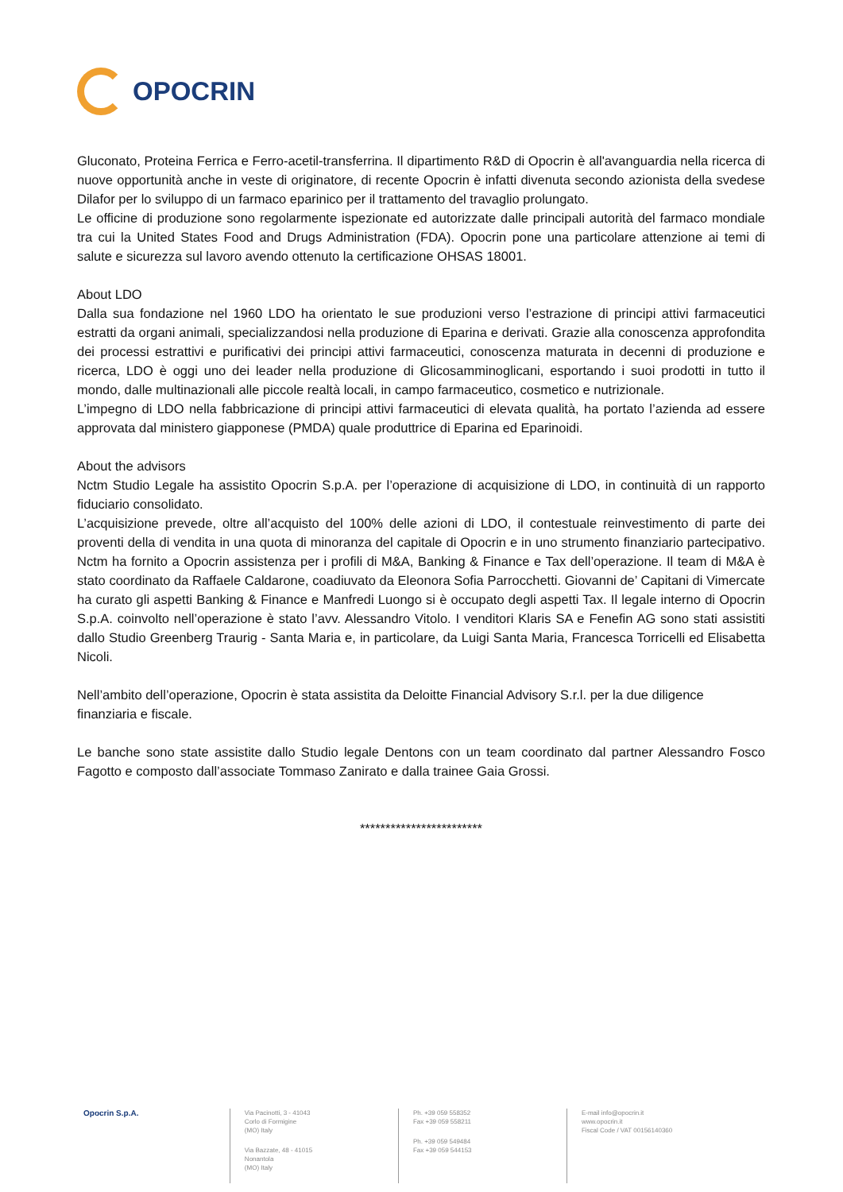OPOCRIN
Gluconato, Proteina Ferrica e Ferro-acetil-transferrina. Il dipartimento R&D di Opocrin è all'avanguardia nella ricerca di nuove opportunità anche in veste di originatore, di recente Opocrin è infatti divenuta secondo azionista della svedese Dilafor per lo sviluppo di un farmaco eparinico per il trattamento del travaglio prolungato.
Le officine di produzione sono regolarmente ispezionate ed autorizzate dalle principali autorità del farmaco mondiale tra cui la United States Food and Drugs Administration (FDA). Opocrin pone una particolare attenzione ai temi di salute e sicurezza sul lavoro avendo ottenuto la certificazione OHSAS 18001.
About LDO
Dalla sua fondazione nel 1960 LDO ha orientato le sue produzioni verso l’estrazione di principi attivi farmaceutici estratti da organi animali, specializzandosi nella produzione di Eparina e derivati. Grazie alla conoscenza approfondita dei processi estrattivi e purificativi dei principi attivi farmaceutici, conoscenza maturata in decenni di produzione e ricerca, LDO è oggi uno dei leader nella produzione di Glicosamminoglicani, esportando i suoi prodotti in tutto il mondo, dalle multinazionali alle piccole realtà locali, in campo farmaceutico, cosmetico e nutrizionale.
L’impegno di LDO nella fabbricazione di principi attivi farmaceutici di elevata qualità, ha portato l’azienda ad essere approvata dal ministero giapponese (PMDA) quale produttrice di Eparina ed Eparinoidi.
About the advisors
Nctm Studio Legale ha assistito Opocrin S.p.A. per l’operazione di acquisizione di LDO, in continuità di un rapporto fiduciario consolidato.
L’acquisizione prevede, oltre all’acquisto del 100% delle azioni di LDO, il contestuale reinvestimento di parte dei proventi della di vendita in una quota di minoranza del capitale di Opocrin e in uno strumento finanziario partecipativo. Nctm ha fornito a Opocrin assistenza per i profili di M&A, Banking & Finance e Tax dell’operazione. Il team di M&A è stato coordinato da Raffaele Caldarone, coadiuvato da Eleonora Sofia Parrocchetti. Giovanni de’ Capitani di Vimercate ha curato gli aspetti Banking & Finance e Manfredi Luongo si è occupato degli aspetti Tax. Il legale interno di Opocrin S.p.A. coinvolto nell’operazione è stato l’avv. Alessandro Vitolo. I venditori Klaris SA e Fenefin AG sono stati assistiti dallo Studio Greenberg Traurig - Santa Maria e, in particolare, da Luigi Santa Maria, Francesca Torricelli ed Elisabetta Nicoli.
Nell’ambito dell’operazione, Opocrin è stata assistita da Deloitte Financial Advisory S.r.l. per la due diligence finanziaria e fiscale.
Le banche sono state assistite dallo Studio legale Dentons con un team coordinato dal partner Alessandro Fosco Fagotto e composto dall’associate Tommaso Zanirato e dalla trainee Gaia Grossi.
************************
Opocrin S.p.A.
Via Pacinotti, 3 - 41043
Corlo di Formigine
(MO) Italy
Via Bazzate, 48 - 41015
Nonantola
(MO) Italy
Ph. +39 059 558352
Fax +39 059 558211
Ph. +39 059 549484
Fax +39 059 544153
E-mail info@opocrin.it
www.opocrin.it
Fiscal Code / VAT 00156140360